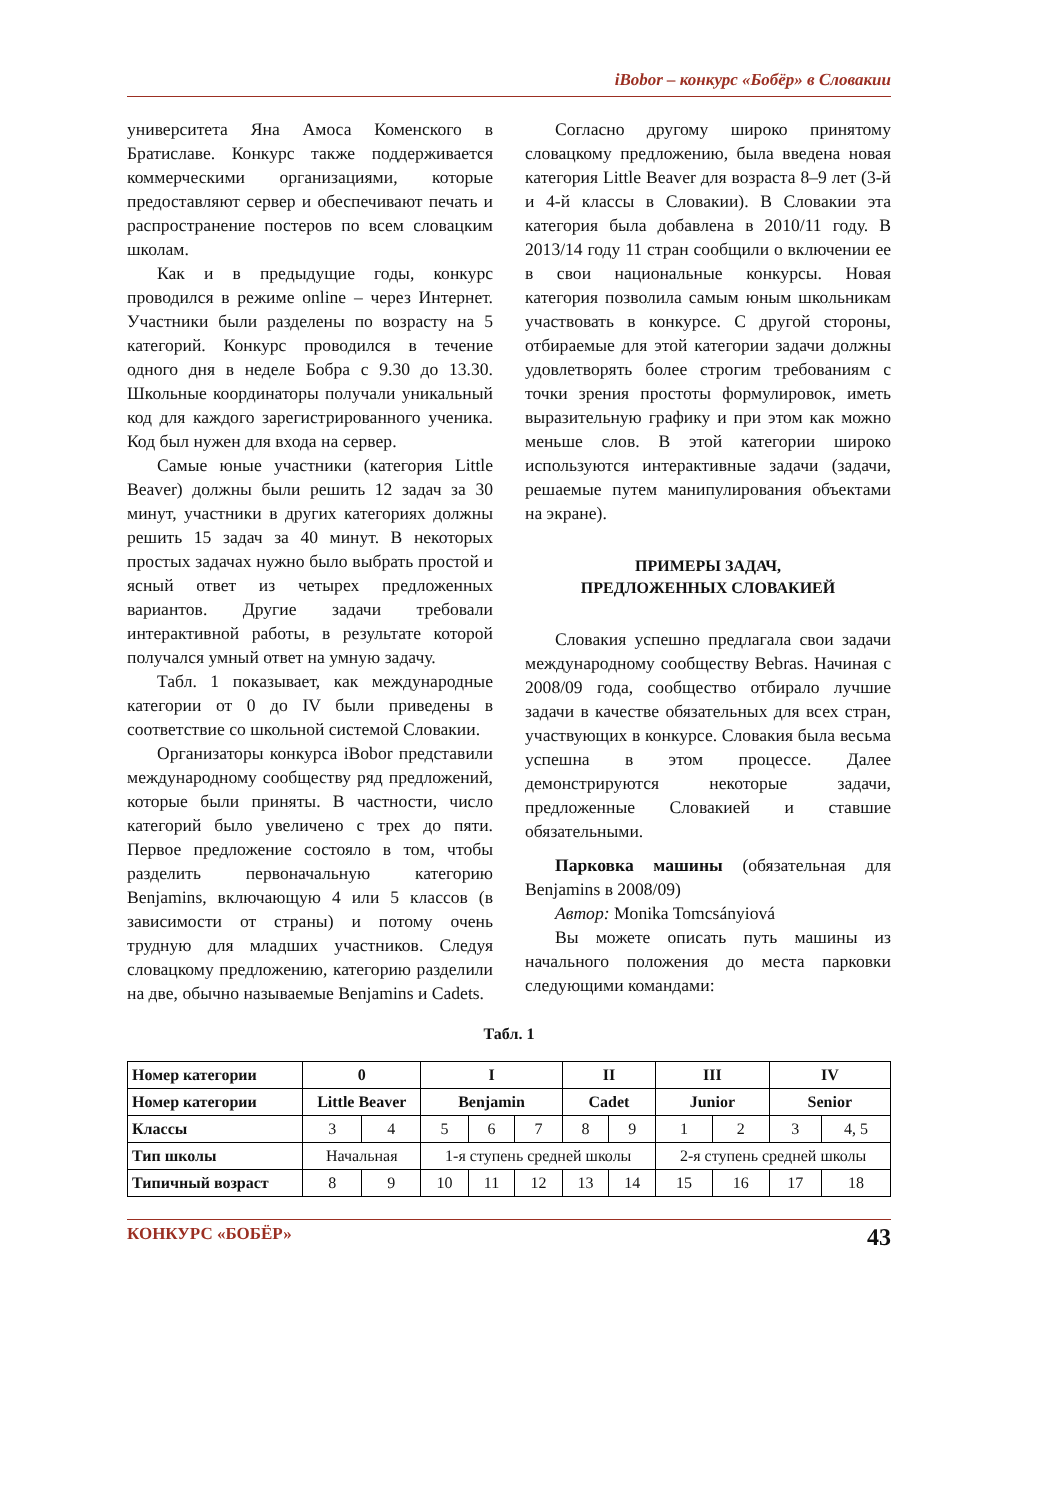iBobor – конкурс «Бобёр» в Словакии
университета Яна Амоса Коменского в Братиславе. Конкурс также поддерживается коммерческими организациями, которые предоставляют сервер и обеспечивают печать и распространение постеров по всем словацким школам.
Как и в предыдущие годы, конкурс проводился в режиме online – через Интернет. Участники были разделены по возрасту на 5 категорий. Конкурс проводился в течение одного дня в неделе Бобра с 9.30 до 13.30. Школьные координаторы получали уникальный код для каждого зарегистрированного ученика. Код был нужен для входа на сервер.
Самые юные участники (категория Little Beaver) должны были решить 12 задач за 30 минут, участники в других категориях должны решить 15 задач за 40 минут. В некоторых простых задачах нужно было выбрать простой и ясный ответ из четырех предложенных вариантов. Другие задачи требовали интерактивной работы, в результате которой получался умный ответ на умную задачу.
Табл. 1 показывает, как международные категории от 0 до IV были приведены в соответствие со школьной системой Словакии.
Организаторы конкурса iBobor представили международному сообществу ряд предложений, которые были приняты. В частности, число категорий было увеличено с трех до пяти. Первое предложение состояло в том, чтобы разделить первоначальную категорию Benjamins, включающую 4 или 5 классов (в зависимости от страны) и потому очень трудную для младших участников. Следуя словацкому предложению, категорию разделили на две, обычно называемые Benjamins и Cadets.
Согласно другому широко принятому словацкому предложению, была введена новая категория Little Beaver для возраста 8–9 лет (3-й и 4-й классы в Словакии). В Словакии эта категория была добавлена в 2010/11 году. В 2013/14 году 11 стран сообщили о включении ее в свои национальные конкурсы. Новая категория позволила самым юным школьникам участвовать в конкурсе. С другой стороны, отбираемые для этой категории задачи должны удовлетворять более строгим требованиям с точки зрения простоты формулировок, иметь выразительную графику и при этом как можно меньше слов. В этой категории широко используются интерактивные задачи (задачи, решаемые путем манипулирования объектами на экране).
ПРИМЕРЫ ЗАДАЧ,
ПРЕДЛОЖЕННЫХ СЛОВАКИЕЙ
Словакия успешно предлагала свои задачи международному сообществу Bebras. Начиная с 2008/09 года, сообщество отбирало лучшие задачи в качестве обязательных для всех стран, участвующих в конкурсе. Словакия была весьма успешна в этом процессе. Далее демонстрируются некоторые задачи, предложенные Словакией и ставшие обязательными.
Парковка машины (обязательная для Benjamins в 2008/09)
Автор: Monika Tomcsányiová
Вы можете описать путь машины из начального положения до места парковки следующими командами:
Табл. 1
| Номер категории | 0 | | I | | | II | | III | | IV | |
| Номер категории | Little Beaver | | Benjamin | | | Cadet | | Junior | | Senior | |
| Классы | 3 | 4 | 5 | 6 | 7 | 8 | 9 | 1 | 2 | 3 | 4, 5 |
| Тип школы | Начальная | | 1-я ступень средней школы | | | | | 2-я ступень средней школы | | | |
| Типичный возраст | 8 | 9 | 10 | 11 | 12 | 13 | 14 | 15 | 16 | 17 | 18 |
КОНКУРС «БОБЁР» 43